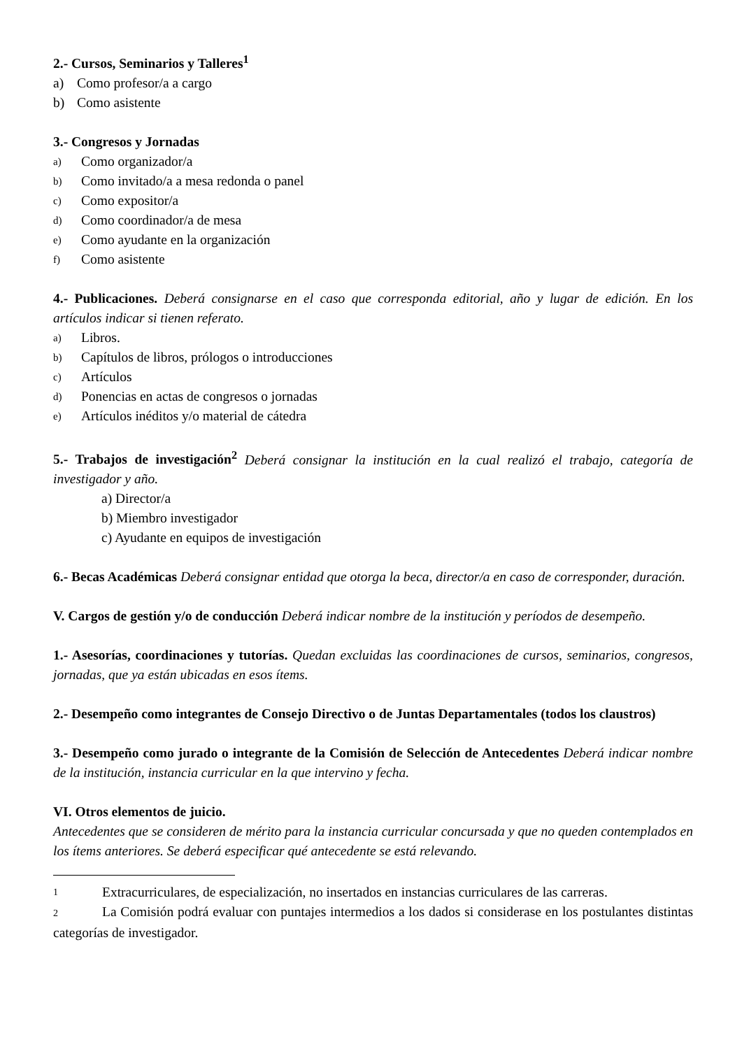2.- Cursos, Seminarios y Talleres<sup>1</sup>
a) Como profesor/a a cargo
b) Como asistente
3.- Congresos y Jornadas
a) Como organizador/a
b) Como invitado/a a mesa redonda o panel
c) Como expositor/a
d) Como coordinador/a de mesa
e) Como ayudante en la organización
f) Como asistente
4.- Publicaciones. Deberá consignarse en el caso que corresponda editorial, año y lugar de edición. En los artículos indicar si tienen referato.
a) Libros.
b) Capítulos de libros, prólogos o introducciones
c) Artículos
d) Ponencias en actas de congresos o jornadas
e) Artículos inéditos y/o material de cátedra
5.- Trabajos de investigación<sup>2</sup> Deberá consignar la institución en la cual realizó el trabajo, categoría de investigador y año.
a) Director/a
b) Miembro investigador
c) Ayudante en equipos de investigación
6.- Becas Académicas Deberá consignar entidad que otorga la beca, director/a en caso de corresponder, duración.
V. Cargos de gestión y/o de conducción Deberá indicar nombre de la institución y períodos de desempeño.
1.- Asesorías, coordinaciones y tutorías. Quedan excluidas las coordinaciones de cursos, seminarios, congresos, jornadas, que ya están ubicadas en esos ítems.
2.- Desempeño como integrantes de Consejo Directivo o de Juntas Departamentales (todos los claustros)
3.- Desempeño como jurado o integrante de la Comisión de Selección de Antecedentes Deberá indicar nombre de la institución, instancia curricular en la que intervino y fecha.
VI. Otros elementos de juicio.
Antecedentes que se consideren de mérito para la instancia curricular concursada y que no queden contemplados en los ítems anteriores. Se deberá especificar qué antecedente se está relevando.
1 Extracurriculares, de especialización, no insertados en instancias curriculares de las carreras.
2 La Comisión podrá evaluar con puntajes intermedios a los dados si considerase en los postulantes distintas categorías de investigador.